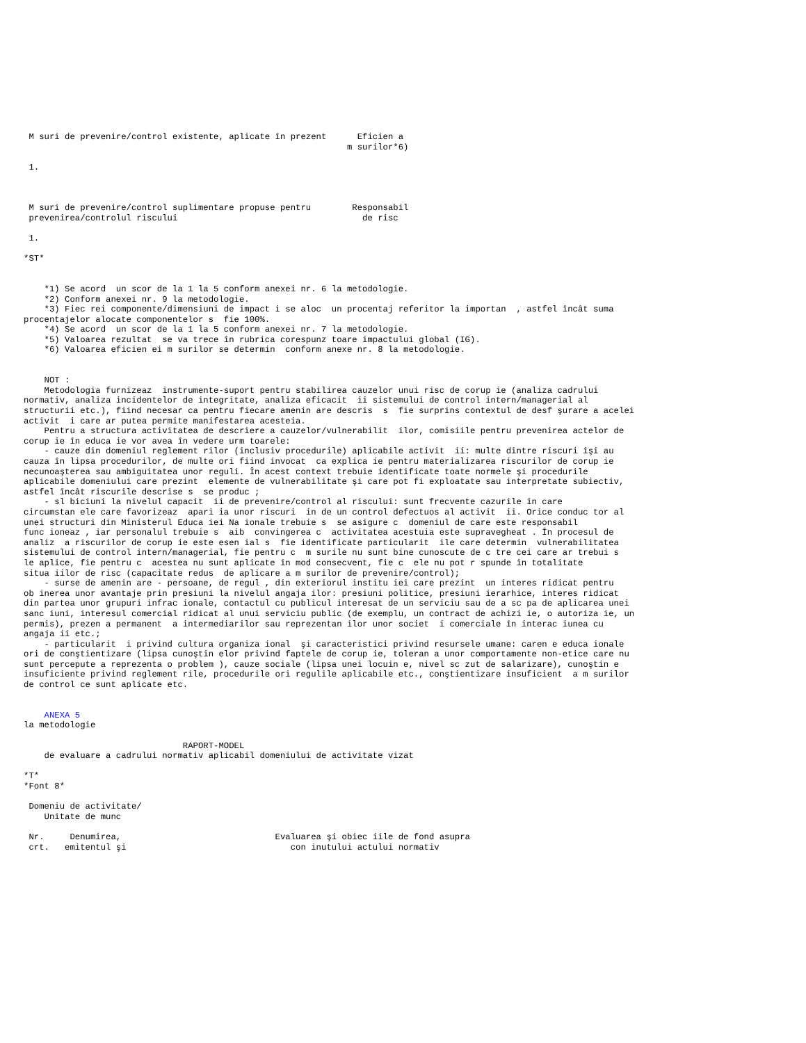M suri de prevenire/control existente, aplicate în prezent      Eficien a
                                                               m surilor*6)

 1.



 M suri de prevenire/control suplimentare propuse pentru        Responsabil
 prevenirea/controlul riscului                                    de risc

 1.

*ST*


    *1) Se acord  un scor de la 1 la 5 conform anexei nr. 6 la metodologie.
    *2) Conform anexei nr. 9 la metodologie.
    *3) Fiec rei componente/dimensiuni de impact i se aloc  un procentaj referitor la importan  , astfel încât suma
procentajelor alocate componentelor s  fie 100%.
    *4) Se acord  un scor de la 1 la 5 conform anexei nr. 7 la metodologie.
    *5) Valoarea rezultat  se va trece în rubrica corespunz toare impactului global (IG).
    *6) Valoarea eficien ei m surilor se determin  conform anexe nr. 8 la metodologie.


    NOT :
    Metodologia furnizeaz  instrumente-suport pentru stabilirea cauzelor unui risc de corup ie (analiza cadrului
normativ, analiza incidentelor de integritate, analiza eficacit  ii sistemului de control intern/managerial al
structurii etc.), fiind necesar ca pentru fiecare amenin are descris  s  fie surprins contextul de desf şurare a acelei
activit  i care ar putea permite manifestarea acesteia.
    Pentru a structura activitatea de descriere a cauzelor/vulnerabilit  ilor, comisiile pentru prevenirea actelor de
corup ie în educa ie vor avea în vedere urm toarele:
    - cauze din domeniul reglement rilor (inclusiv procedurile) aplicabile activit  ii: multe dintre riscuri îşi au
cauza în lipsa procedurilor, de multe ori fiind invocat  ca explica ie pentru materializarea riscurilor de corup ie
necunoaşterea sau ambiguitatea unor reguli. În acest context trebuie identificate toate normele şi procedurile
aplicabile domeniului care prezint  elemente de vulnerabilitate şi care pot fi exploatate sau interpretate subiectiv,
astfel încât riscurile descrise s  se produc ;
    - sl biciuni la nivelul capacit  ii de prevenire/control al riscului: sunt frecvente cazurile în care
circumstan ele care favorizeaz  apari ia unor riscuri  in de un control defectuos al activit  ii. Orice conduc tor al
unei structuri din Ministerul Educa iei Na ionale trebuie s  se asigure c  domeniul de care este responsabil
func ioneaz , iar personalul trebuie s  aib  convingerea c  activitatea acestuia este supravegheat . În procesul de
analiz  a riscurilor de corup ie este esen ial s  fie identificate particularit  ile care determin  vulnerabilitatea
sistemului de control intern/managerial, fie pentru c  m surile nu sunt bine cunoscute de c tre cei care ar trebui s
le aplice, fie pentru c  acestea nu sunt aplicate în mod consecvent, fie c  ele nu pot r spunde în totalitate
situa iilor de risc (capacitate redus  de aplicare a m surilor de prevenire/control);
    - surse de amenin are - persoane, de regul , din exteriorul institu iei care prezint  un interes ridicat pentru
ob inerea unor avantaje prin presiuni la nivelul angaja ilor: presiuni politice, presiuni ierarhice, interes ridicat
din partea unor grupuri infrac ionale, contactul cu publicul interesat de un serviciu sau de a sc pa de aplicarea unei
sanc iuni, interesul comercial ridicat al unui serviciu public (de exemplu, un contract de achizi ie, o autoriza ie, un
permis), prezen a permanent  a intermediarilor sau reprezentan ilor unor societ  i comerciale în interac iunea cu
angaja ii etc.;
    - particularit  i privind cultura organiza ional  şi caracteristici privind resursele umane: caren e educa ionale
ori de conştientizare (lipsa cunoştin elor privind faptele de corup ie, toleran a unor comportamente non-etice care nu
sunt percepute a reprezenta o problem ), cauze sociale (lipsa unei locuin e, nivel sc zut de salarizare), cunoştin e
insuficiente privind reglement rile, procedurile ori regulile aplicabile etc., conştientizare insuficient  a m surilor
de control ce sunt aplicate etc.


    ANEXA 5
la metodologie

                               RAPORT-MODEL
    de evaluare a cadrului normativ aplicabil domeniului de activitate vizat

*T*
*Font 8*

 Domeniu de activitate/
    Unitate de munc

 Nr.     Denumirea,                              Evaluarea şi obiec iile de fond asupra
 crt.   emitentul şi                                con inutului actului normativ